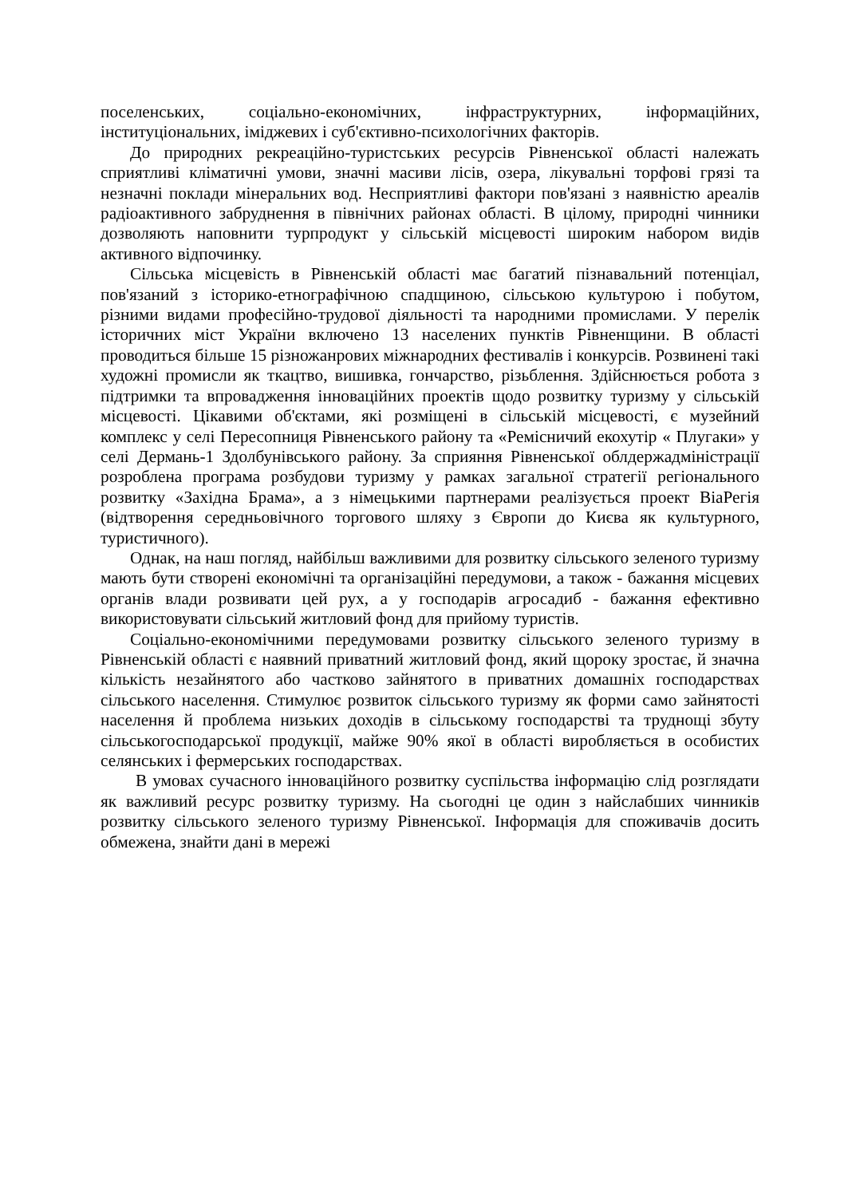поселенських, соціально-економічних, інфраструктурних, інформаційних, інституціональних, іміджевих і суб'єктивно-психологічних факторів.
До природних рекреаційно-туристських ресурсів Рівненської області належать сприятливі кліматичні умови, значні масиви лісів, озера, лікувальні торфові грязі та незначні поклади мінеральних вод. Несприятливі фактори пов'язані з наявністю ареалів радіоактивного забруднення в північних районах області. В цілому, природні чинники дозволяють наповнити турпродукт у сільській місцевості широким набором видів активного відпочинку.
Сільська місцевість в Рівненській області має багатий пізнавальний потенціал, пов'язаний з історико-етнографічною спадщиною, сільською культурою і побутом, різними видами професійно-трудової діяльності та народними промислами. У перелік історичних міст України включено 13 населених пунктів Рівненщини. В області проводиться більше 15 різножанрових міжнародних фестивалів і конкурсів. Розвинені такі художні промисли як ткацтво, вишивка, гончарство, різьблення. Здійснюється робота з підтримки та впровадження інноваційних проектів щодо розвитку туризму у сільській місцевості. Цікавими об'єктами, які розміщені в сільській місцевості, є музейний комплекс у селі Пересопниця Рівненського району та «Ремісничий екохутір « Плугаки» у селі Дермань-1 Здолбунівського району. За сприяння Рівненської облдержадміністрації розроблена програма розбудови туризму у рамках загальної стратегії регіонального розвитку «Західна Брама», а з німецькими партнерами реалізується проект ВіаРегія (відтворення середньовічного торгового шляху з Європи до Києва як культурного, туристичного).
Однак, на наш погляд, найбільш важливими для розвитку сільського зеленого туризму мають бути створені економічні та організаційні передумови, а також - бажання місцевих органів влади розвивати цей рух, а у господарів агросадиб - бажання ефективно використовувати сільський житловий фонд для прийому туристів.
Соціально-економічними передумовами розвитку сільського зеленого туризму в Рівненській області є наявний приватний житловий фонд, який щороку зростає, й значна кількість незайнятого або частково зайнятого в приватних домашніх господарствах сільського населення. Стимулює розвиток сільського туризму як форми само зайнятості населення й проблема низьких доходів в сільському господарстві та труднощі збуту сільськогосподарської продукції, майже 90% якої в області виробляється в особистих селянських і фермерських господарствах.
В умовах сучасного інноваційного розвитку суспільства інформацію слід розглядати як важливий ресурс розвитку туризму. На сьогодні це один з найслабших чинників розвитку сільського зеленого туризму Рівненської. Інформація для споживачів досить обмежена, знайти дані в мережі